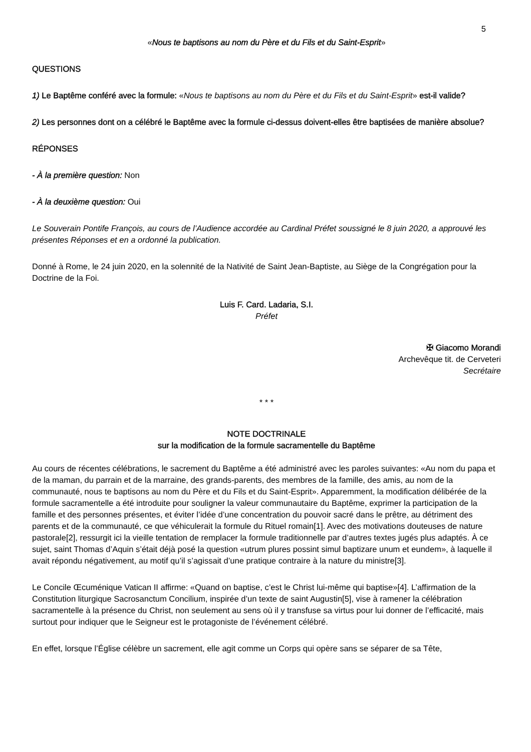5
«Nous te baptisons au nom du Père et du Fils et du Saint-Esprit»
QUESTIONS
1) Le Baptême conféré avec la formule: «Nous te baptisons au nom du Père et du Fils et du Saint-Esprit» est-il valide?
2) Les personnes dont on a célébré le Baptême avec la formule ci-dessus doivent-elles être baptisées de manière absolue?
RÉPONSES
- À la première question: Non
- À la deuxième question: Oui
Le Souverain Pontife François, au cours de l’Audience accordée au Cardinal Préfet soussigné le 8 juin 2020, a approuvé les présentes Réponses et en a ordonné la publication.
Donné à Rome, le 24 juin 2020, en la solennité de la Nativité de Saint Jean-Baptiste, au Siège de la Congrégation pour la Doctrine de la Foi.
Luis F. Card. Ladaria, S.I.
Préfet
✠ Giacomo Morandi
Archevêque tit. de Cerveteri
Secrétaire
* * *
NOTE DOCTRINALE
sur la modification de la formule sacramentelle du Baptême
Au cours de récentes célébrations, le sacrement du Baptême a été administré avec les paroles suivantes: «Au nom du papa et de la maman, du parrain et de la marraine, des grands-parents, des membres de la famille, des amis, au nom de la communauté, nous te baptisons au nom du Père et du Fils et du Saint-Esprit». Apparemment, la modification délibérée de la formule sacramentelle a été introduite pour souligner la valeur communautaire du Baptême, exprimer la participation de la famille et des personnes présentes, et éviter l’idée d’une concentration du pouvoir sacré dans le prêtre, au détriment des parents et de la communauté, ce que véhiculerait la formule du Rituel romain[1]. Avec des motivations douteuses de nature pastorale[2], ressurgit ici la vieille tentation de remplacer la formule traditionnelle par d’autres textes jugés plus adaptés. À ce sujet, saint Thomas d’Aquin s’était déjà posé la question «utrum plures possint simul baptizare unum et eundem», à laquelle il avait répondu négativement, au motif qu’il s’agissait d’une pratique contraire à la nature du ministre[3].
Le Concile Œcuménique Vatican II affirme: «Quand on baptise, c’est le Christ lui-même qui baptise»[4]. L’affirmation de la Constitution liturgique Sacrosanctum Concilium, inspirée d’un texte de saint Augustin[5], vise à ramener la célébration sacramentelle à la présence du Christ, non seulement au sens où il y transfuse sa virtus pour lui donner de l’efficacité, mais surtout pour indiquer que le Seigneur est le protagoniste de l’événement célébré.
En effet, lorsque l’Église célèbre un sacrement, elle agit comme un Corps qui opère sans se séparer de sa Tête,